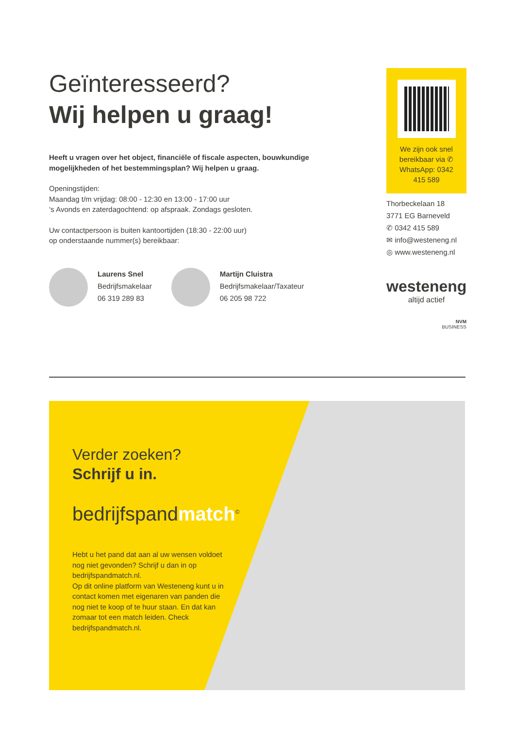Geïnteresseerd?
Wij helpen u graag!
Heeft u vragen over het object, financiële of fiscale aspecten, bouwkundige mogelijkheden of het bestemmingsplan? Wij helpen u graag.
Openingstijden:
Maandag t/m vrijdag: 08:00 - 12:30 en 13:00 - 17:00 uur
‘s Avonds en zaterdagochtend: op afspraak. Zondags gesloten.
Uw contactpersoon is buiten kantoortijden (18:30 - 22:00 uur)
op onderstaande nummer(s) bereikbaar:
We zijn ook snel bereikbaar via ✆ WhatsApp: 0342 415 589
Thorbeckelaan 18
3771 EG Barneveld
✆ 0342 415 589
✉ info@westeneng.nl
◎ www.westeneng.nl
Laurens Snel
Bedrijfsmakelaar
06 319 289 83
Martijn Cluistra
Bedrijfsmakelaar/Taxateur
06 205 98 722
westeneng
altijd actief
NVM
BUSINESS
Verder zoeken?
Schrijf u in.
bedrijfspandmatch<sup>©</sup>
Hebt u het pand dat aan al uw wensen voldoet nog niet gevonden? Schrijf u dan in op bedrijfspandmatch.nl.
Op dit online platform van Westeneng kunt u in contact komen met eigenaren van panden die nog niet te koop of te huur staan. En dat kan zomaar tot een match leiden. Check bedrijfspandmatch.nl.